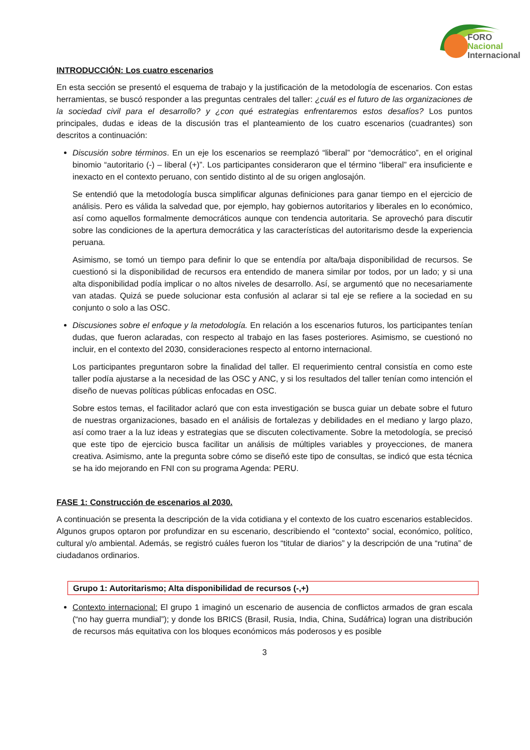FORO
Nacional
Internacional
INTRODUCCIÓN: Los cuatro escenarios
En esta sección se presentó el esquema de trabajo y la justificación de la metodología de escenarios. Con estas herramientas, se buscó responder a las preguntas centrales del taller: ¿cuál es el futuro de las organizaciones de la sociedad civil para el desarrollo? y ¿con qué estrategias enfrentaremos estos desafíos? Los puntos principales, dudas e ideas de la discusión tras el planteamiento de los cuatro escenarios (cuadrantes) son descritos a continuación:
Discusión sobre términos. En un eje los escenarios se reemplazó “liberal” por “democrático”, en el original binomio “autoritario (-) – liberal (+)”. Los participantes consideraron que el término “liberal” era insuficiente e inexacto en el contexto peruano, con sentido distinto al de su origen anglosajón.
Se entendió que la metodología busca simplificar algunas definiciones para ganar tiempo en el ejercicio de análisis. Pero es válida la salvedad que, por ejemplo, hay gobiernos autoritarios y liberales en lo económico, así como aquellos formalmente democráticos aunque con tendencia autoritaria. Se aprovechó para discutir sobre las condiciones de la apertura democrática y las características del autoritarismo desde la experiencia peruana.
Asimismo, se tomó un tiempo para definir lo que se entendía por alta/baja disponibilidad de recursos. Se cuestionó si la disponibilidad de recursos era entendido de manera similar por todos, por un lado; y si una alta disponibilidad podía implicar o no altos niveles de desarrollo. Así, se argumentó que no necesariamente van atadas. Quizá se puede solucionar esta confusión al aclarar si tal eje se refiere a la sociedad en su conjunto o solo a las OSC.
Discusiones sobre el enfoque y la metodología. En relación a los escenarios futuros, los participantes tenían dudas, que fueron aclaradas, con respecto al trabajo en las fases posteriores. Asimismo, se cuestionó no incluir, en el contexto del 2030, consideraciones respecto al entorno internacional.
Los participantes preguntaron sobre la finalidad del taller. El requerimiento central consistía en como este taller podía ajustarse a la necesidad de las OSC y ANC, y si los resultados del taller tenían como intención el diseño de nuevas políticas públicas enfocadas en OSC.
Sobre estos temas, el facilitador aclaró que con esta investigación se busca guiar un debate sobre el futuro de nuestras organizaciones, basado en el análisis de fortalezas y debilidades en el mediano y largo plazo, así como traer a la luz ideas y estrategias que se discuten colectivamente. Sobre la metodología, se precisó que este tipo de ejercicio busca facilitar un análisis de múltiples variables y proyecciones, de manera creativa. Asimismo, ante la pregunta sobre cómo se diseñó este tipo de consultas, se indicó que esta técnica se ha ido mejorando en FNI con su programa Agenda: PERU.
FASE 1: Construcción de escenarios al 2030.
A continuación se presenta la descripción de la vida cotidiana y el contexto de los cuatro escenarios establecidos. Algunos grupos optaron por profundizar en su escenario, describiendo el “contexto” social, económico, político, cultural y/o ambiental. Además, se registró cuáles fueron los “titular de diarios” y la descripción de una “rutina” de ciudadanos ordinarios.
Grupo 1: Autoritarismo; Alta disponibilidad de recursos (-,+)
Contexto internacional: El grupo 1 imaginó un escenario de ausencia de conflictos armados de gran escala (“no hay guerra mundial”); y donde los BRICS (Brasil, Rusia, India, China, Sudáfrica) logran una distribución de recursos más equitativa con los bloques económicos más poderosos y es posible
3